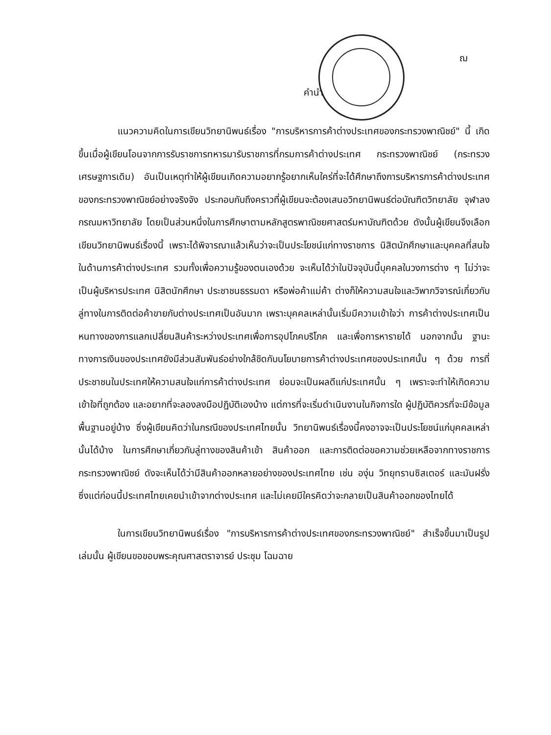ฌ
คำนำ
แนวความคิดในการเขียนวิทยานิพนธ์เรื่อง "การบริหารการค้าต่างประเทศของกระทรวงพาณิชย์" นี้ เกิดขึ้นเมื่อผู้เขียนโอนจากการรับราชการทหารมารับราชการที่กรมการค้าต่างประเทศ กระทรวงพาณิชย์ (กระทรวงเศรษฐการเดิม) อันเป็นเหตุทำให้ผู้เขียนเกิดความอยากรู้อยากเห็นใคร่ที่จะได้ศึกษาถึงการบริหารการค้าต่างประเทศของกระทรวงพาณิชย์อย่างจริงจัง ประกอบกับถึงคราวที่ผู้เขียนจะต้องเสนอวิทยานิพนธ์ต่อบัณฑิตวิทยาลัย จุฬาลงกรณมหาวิทยาลัย โดยเป็นส่วนหนึ่งในการศึกษาตามหลักสูตรพาณิชยศาสตร์มหาบัณฑิตด้วย ดังนั้นผู้เขียนจึงเลือกเขียนวิทยานิพนธ์เรื่องนี้ เพราะได้พิจารณาแล้วเห็นว่าจะเป็นประโยชน์แก่ทางราชการ นิสิตนักศึกษาและบุคคลที่สนใจในด้านการค้าต่างประเทศ รวมทั้งเพื่อความรู้ของตนเองด้วย จะเห็นได้ว่าในปัจจุบันนี้บุคคลในวงการต่าง ๆ ไม่ว่าจะเป็นผู้บริหารประเทศ นิสิตนักศึกษา ประชาชนธรรมดา หรือพ่อค้าแม่ค้า ต่างก็ให้ความสนใจและวิพากวิจารณ์เกี่ยวกับลู่ทางในการติดต่อค้าขายกับต่างประเทศเป็นอันมาก เพราะบุคคลเหล่านั้นเริ่มมีความเข้าใจว่า การค้าต่างประเทศเป็นหนทางของการแลกเปลี่ยนสินค้าระหว่างประเทศเพื่อการอุปโภคบริโภค และเพื่อการหารายได้ นอกจากนั้น ฐานะทางการเงินของประเทศยังมีส่วนสัมพันธ์อย่างใกล้ชิดกับนโยบายการค้าต่างประเทศของประเทศนั้น ๆ ด้วย การที่ประชาชนในประเทศให้ความสนใจแก่การค้าต่างประเทศ ย่อมจะเป็นผลดีแก่ประเทศนั้น ๆ เพราะจะทำให้เกิดความเข้าใจที่ถูกต้อง และอยากที่จะลองลงมือปฏิบัติเองบ้าง แต่การที่จะเริ่มดำเนินงานในกิจการใด ผู้ปฏิบัติควรที่จะมีข้อมูลพื้นฐานอยู่บ้าง ซึ่งผู้เขียนคิดว่าในกรณีของประเทศไทยนั้น วิทยานิพนธ์เรื่องนี้คงอาจจะเป็นประโยชน์แก่บุคคลเหล่านั้นได้บ้าง ในการศึกษาเกี่ยวกับลู่ทางของสินค้าเข้า สินค้าออก และการติดต่อขอความช่วยเหลือจากทางราชการกระทรวงพาณิชย์ ดังจะเห็นได้ว่ามีสินค้าออกหลายอย่างของประเทศไทย เช่น องุ่น วิทยุทรานซิสเตอร์ และมันฝรั่ง ซึ่งแต่ก่อนนี้ประเทศไทยเคยนำเข้าจากต่างประเทศ และไม่เคยมีใครคิดว่าจะกลายเป็นสินค้าออกของไทยได้
ในการเขียนวิทยานิพนธ์เรื่อง "การบริหารการค้าต่างประเทศของกระทรวงพาณิชย์" สำเร็จขึ้นมาเป็นรูปเล่มนั้น ผู้เขียนขอขอบพระคุณศาสตราจารย์ ประชุม โฉมฉาย